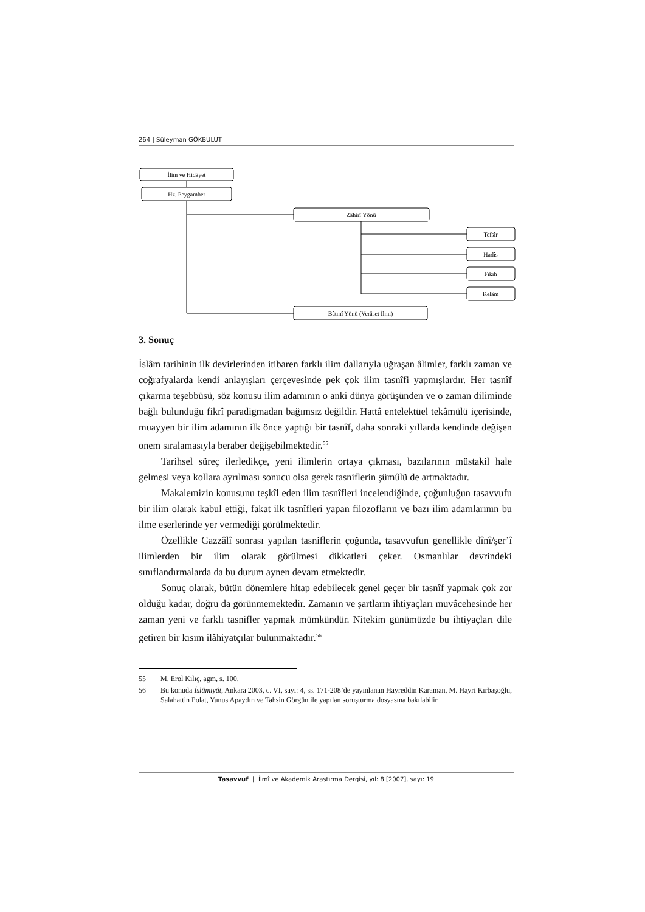264 | Süleyman GÖKBULUT
İlim ve Hidâyet
Hz. Peygamber
Zâhirî Yönü
Bâtınî Yönü (Verâset İlmi)
Tefsîr
Hadîs
Fıkıh
Kelâm
3. Sonuç
İslâm tarihinin ilk devirlerinden itibaren farklı ilim dallarıyla uğraşan âlimler, farklı zaman ve coğrafyalarda kendi anlayışları çerçevesinde pek çok ilim tasnîfi yapmışlardır. Her tasnîf çıkarma teşebbüsü, söz konusu ilim adamının o anki dünya görüşünden ve o zaman diliminde bağlı bulunduğu fikrî paradigmadan bağımsız değildir. Hattâ entelektüel tekâmülü içerisinde, muayyen bir ilim adamının ilk önce yaptığı bir tasnîf, daha sonraki yıllarda kendinde değişen önem sıralamasıyla beraber değişebilmektedir.<sup>55</sup>
Tarihsel süreç ilerledikçe, yeni ilimlerin ortaya çıkması, bazılarının müstakil hale gelmesi veya kollara ayrılması sonucu olsa gerek tasniflerin şümûlü de artmaktadır.
Makalemizin konusunu teşkîl eden ilim tasnîfleri incelendiğinde, çoğunluğun tasavvufu bir ilim olarak kabul ettiği, fakat ilk tasnîfleri yapan filozofların ve bazı ilim adamlarının bu ilme eserlerinde yer vermediği görülmektedir.
Özellikle Gazzâlî sonrası yapılan tasniflerin çoğunda, tasavvufun genellikle dînî/şer’î ilimlerden bir ilim olarak görülmesi dikkatleri çeker. Osmanlılar devrindeki sınıflandırmalarda da bu durum aynen devam etmektedir.
Sonuç olarak, bütün dönemlere hitap edebilecek genel geçer bir tasnîf yapmak çok zor olduğu kadar, doğru da görünmemektedir. Zamanın ve şartların ihtiyaçları muvâcehesinde her zaman yeni ve farklı tasnifler yapmak mümkündür. Nitekim günümüzde bu ihtiyaçları dile getiren bir kısım ilâhiyatçılar bulunmaktadır.<sup>56</sup>
55 M. Erol Kılıç, agm, s. 100.
56 Bu konuda İslâmiyât, Ankara 2003, c. VI, sayı: 4, ss. 171-208’de yayınlanan Hayreddin Karaman, M. Hayri Kırbaşoğlu, Salahattin Polat, Yunus Apaydın ve Tahsin Görgün ile yapılan soruşturma dosyasına bakılabilir.
Tasavvuf | İlmî ve Akademik Araştırma Dergisi, yıl: 8 [2007], sayı: 19